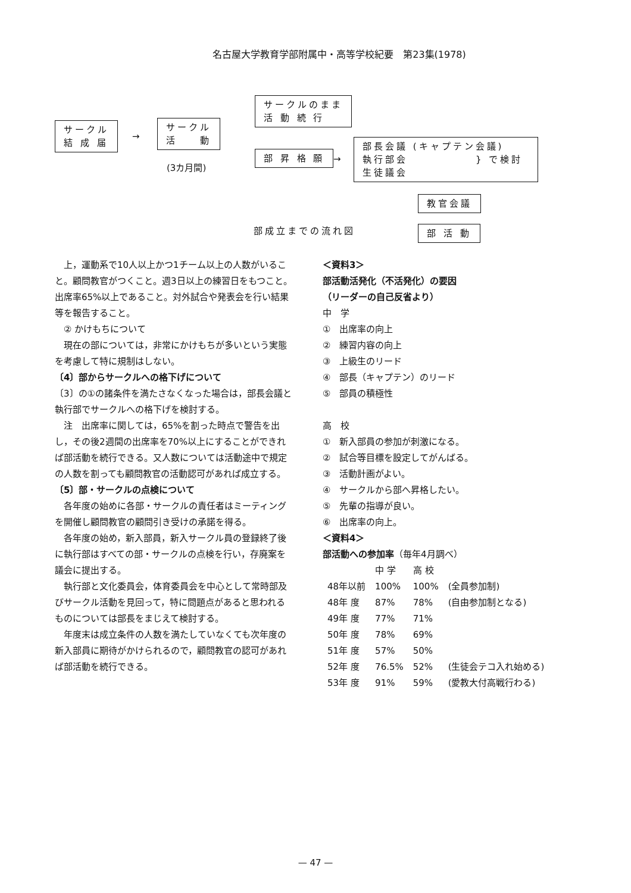名古屋大学教育学部附属中・高等学校紀要　第23集(1978)
サークル
結 成 届
→
サークル
活　　動
(3カ月間)
サークルのまま
活 動 続 行
部 昇 格 願 →
部長会議 (キャプテン会議)
執行部会　　　　　　} で検討
生徒議会
教官会議
部成立までの流れ図 部 活 動
　上，運動系で10人以上かつ1チーム以上の人数がいること。顧問教官がつくこと。週3日以上の練習日をもつこと。出席率65%以上であること。対外試合や発表会を行い結果等を報告すること。
　② かけもちについて
　現在の部については，非常にかけもちが多いという実態を考慮して特に規制はしない。
〔4〕部からサークルへの格下げについて
〔3〕の①の諸条件を満たさなくなった場合は，部長会議と執行部でサークルへの格下げを検討する。
　注　出席率に関しては，65%を割った時点で警告を出し，その後2週間の出席率を70%以上にすることができれば部活動を続行できる。又人数については活動途中で規定の人数を割っても顧問教官の活動認可があれば成立する。
〔5〕部・サークルの点検について
　各年度の始めに各部・サークルの責任者はミーティングを開催し顧問教官の顧問引き受けの承諾を得る。
　各年度の始め，新入部員，新入サークル員の登録終了後に執行部はすべての部・サークルの点検を行い，存廃案を議会に提出する。
　執行部と文化委員会，体育委員会を中心として常時部及びサークル活動を見回って，特に問題点があると思われるものについては部長をまじえて検討する。
　年度末は成立条件の人数を満たしていなくても次年度の新入部員に期待がかけられるので，顧問教官の認可があれば部活動を続行できる。
＜資料3＞
部活動活発化（不活発化）の要因
（リーダーの自己反省より）
中　学
①　出席率の向上
②　練習内容の向上
③　上級生のリード
④　部長（キャプテン）のリード
⑤　部員の積極性
高　校
①　新入部員の参加が刺激になる。
②　試合等目標を設定してがんばる。
③　活動計画がよい。
④　サークルから部へ昇格したい。
⑤　先輩の指導が良い。
⑥　出席率の向上。
＜資料4＞
部活動への参加率（毎年4月調べ）
| | 中 学 | 高 校 | |
| --- | --- | --- | --- |
| 48年以前 | 100% | 100% | (全員参加制) |
| 48年 度 | 87% | 78% | (自由参加制となる) |
| 49年 度 | 77% | 71% | |
| 50年 度 | 78% | 69% | |
| 51年 度 | 57% | 50% | |
| 52年 度 | 76.5% | 52% | (生徒会テコ入れ始める) |
| 53年 度 | 91% | 59% | (愛教大付高戦行わる) |
— 47 —